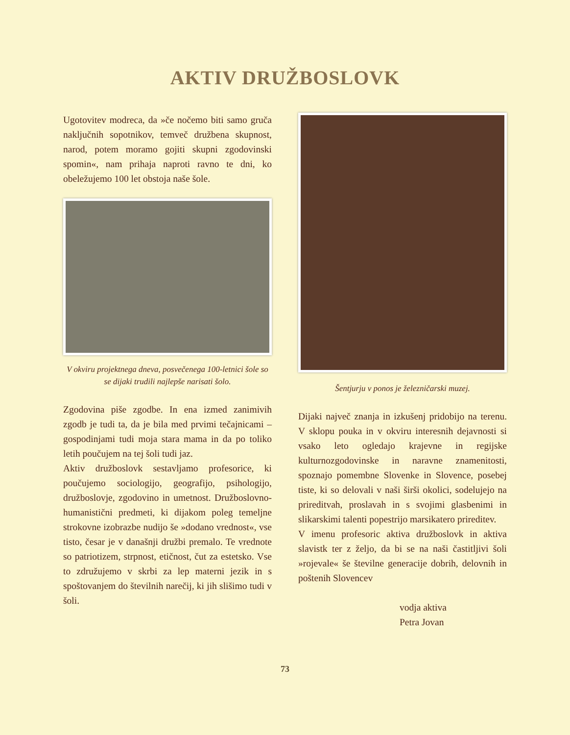AKTIV DRUŽBOSLOVK
Ugotovitev modreca, da »če nočemo biti samo gruča naključnih sopotnikov, temveč družbena skupnost, narod, potem moramo gojiti skupni zgodovinski spomin«, nam prihaja naproti ravno te dni, ko obeležujemo 100 let obstoja naše šole.
V okviru projektnega dneva, posvečenega 100-letnici šole so se dijaki trudili najlepše narisati šolo.
Zgodovina piše zgodbe. In ena izmed zanimivih zgodb je tudi ta, da je bila med prvimi tečajnicami – gospodinjami tudi moja stara mama in da po toliko letih poučujem na tej šoli tudi jaz.
Aktiv družboslovk sestavljamo profesorice, ki poučujemo sociologijo, geografijo, psihologijo, družboslovje, zgodovino in umetnost. Družboslovno-humanistični predmeti, ki dijakom poleg temeljne strokovne izobrazbe nudijo še »dodano vrednost«, vse tisto, česar je v današnji družbi premalo. Te vrednote so patriotizem, strpnost, etičnost, čut za estetsko. Vse to združujemo v skrbi za lep materni jezik in s spoštovanjem do številnih narečij, ki jih slišimo tudi v šoli.
Šentjurju v ponos je železničarski muzej.
Dijaki največ znanja in izkušenj pridobijo na terenu. V sklopu pouka in v okviru interesnih dejavnosti si vsako leto ogledajo krajevne in regijske kulturnozgodovinske in naravne znamenitosti, spoznajo pomembne Slovenke in Slovence, posebej tiste, ki so delovali v naši širši okolici, sodelujejo na prireditvah, proslavah in s svojimi glasbenimi in slikarskimi talenti popestrijo marsikatero prireditev.
V imenu profesoric aktiva družboslovk in aktiva slavistk ter z željo, da bi se na naši častitljivi šoli »rojevale« še številne generacije dobrih, delovnih in poštenih Slovencev
vodja aktiva
Petra Jovan
73